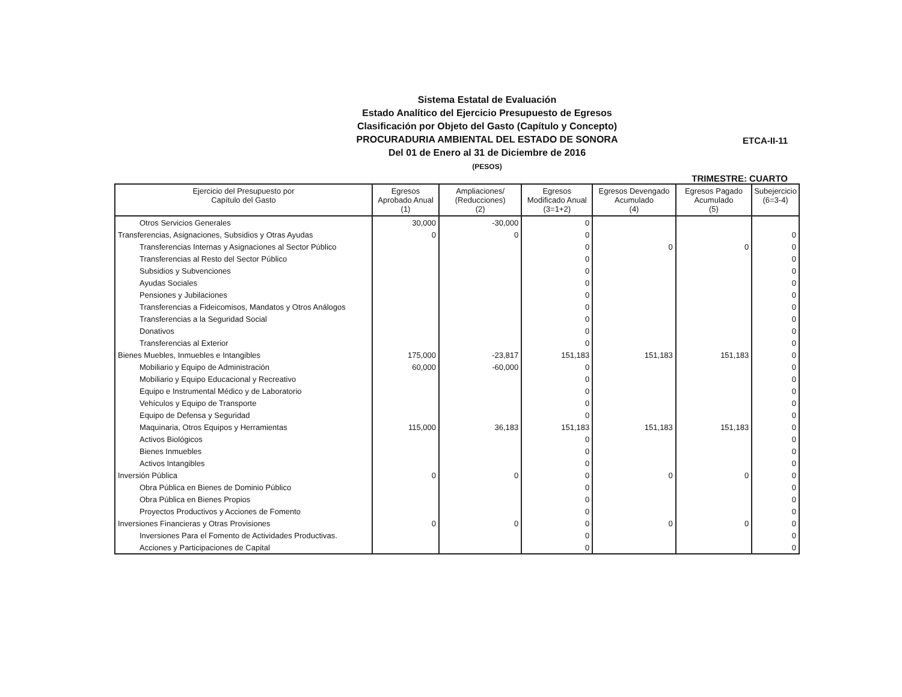Sistema Estatal de Evaluación
Estado Analítico del Ejercicio Presupuesto de Egresos
Clasificación por Objeto del Gasto (Capítulo y Concepto)
PROCURADURIA AMBIENTAL DEL ESTADO DE SONORA
Del 01 de Enero al 31 de Diciembre de 2016
(PESOS)
ETCA-II-11
TRIMESTRE: CUARTO
| Ejercicio del Presupuesto por Capítulo del Gasto | Egresos Aprobado Anual (1) | Ampliaciones/ (Reducciones) (2) | Egresos Modificado Anual (3=1+2) | Egresos Devengado Acumulado (4) | Egresos Pagado Acumulado (5) | Subejercicio (6=3-4) |
| --- | --- | --- | --- | --- | --- | --- |
| Otros Servicios Generales | 30,000 | -30,000 | 0 | | | |
| Transferencias, Asignaciones, Subsidios y Otras Ayudas | 0 | 0 | 0 | | | 0 |
| Transferencias Internas y Asignaciones al Sector Público | | | 0 | 0 | 0 | 0 |
| Transferencias al Resto del Sector Público | | | 0 | | | 0 |
| Subsidios y Subvenciones | | | 0 | | | 0 |
| Ayudas Sociales | | | 0 | | | 0 |
| Pensiones y Jubilaciones | | | 0 | | | 0 |
| Transferencias a Fideicomisos, Mandatos y Otros Análogos | | | 0 | | | 0 |
| Transferencias a la Seguridad Social | | | 0 | | | 0 |
| Donativos | | | 0 | | | 0 |
| Transferencias al Exterior | | | 0 | | | 0 |
| Bienes Muebles, Inmuebles e Intangibles | 175,000 | -23,817 | 151,183 | 151,183 | 151,183 | 0 |
| Mobiliario y Equipo de Administración | 60,000 | -60,000 | 0 | | | 0 |
| Mobiliario y Equipo Educacional y Recreativo | | | 0 | | | 0 |
| Equipo e Instrumental Médico y de Laboratorio | | | 0 | | | 0 |
| Vehículos y Equipo de Transporte | | | 0 | | | 0 |
| Equipo de Defensa y Seguridad | | | 0 | | | 0 |
| Maquinaria, Otros Equipos y Herramientas | 115,000 | 36,183 | 151,183 | 151,183 | 151,183 | 0 |
| Activos Biológicos | | | 0 | | | 0 |
| Bienes Inmuebles | | | 0 | | | 0 |
| Activos Intangibles | | | 0 | | | 0 |
| Inversión Pública | 0 | 0 | 0 | 0 | 0 | 0 |
| Obra Pública en Bienes de Dominio Público | | | 0 | | | 0 |
| Obra Pública en Bienes Propios | | | 0 | | | 0 |
| Proyectos Productivos y Acciones de Fomento | | | 0 | | | 0 |
| Inversiones Financieras y Otras Provisiones | 0 | 0 | 0 | 0 | 0 | 0 |
| Inversiones Para el Fomento de Actividades Productivas. | | | 0 | | | 0 |
| Acciones y Participaciones de Capital | | | 0 | | | 0 |